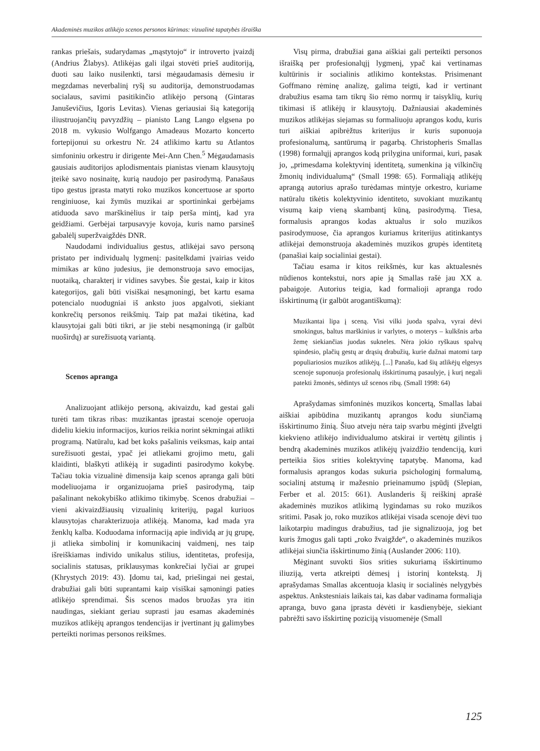Akademinės muzikos atlikėjo scenos personos kūrimas: vizualinė tapatybės išraiška
rankas priešais, sudarydamas „mąstytojo“ ir introverto įvaizdį (Andrius Žlabys). Atlikėjas gali ilgai stovėti prieš auditoriją, duoti sau laiko nusilenkti, tarsi mėgaudamasis dėmesiu ir megzdamas neverbalinį ryšį su auditorija, demonstruodamas socialaus, savimi pasitikinčio atlikėjo personą (Gintaras Januševičius, Igoris Levitas). Vienas geriausiai šią kategoriją iliustruojančių pavyzdžių – pianisto Lang Lango elgsena po 2018 m. vykusio Wolfgango Amadeaus Mozarto koncerto fortepijonui su orkestru Nr. 24 atlikimo kartu su Atlantos simfoniniu orkestru ir dirigente Mei-Ann Chen.<sup>5</sup> Mėgaudamasis gausiais auditorijos aplodismentais pianistas vienam klausytojų įteikė savo nosinaitę, kurią naudojo per pasirodymą. Panašaus tipo gestus įprasta matyti roko muzikos koncertuose ar sporto renginiuose, kai žymūs muzikai ar sportininkai gerbėjams atiduoda savo marškinėlius ir taip perša mintį, kad yra geidžiami. Gerbėjai tarpusavyje kovoja, kuris namo parsineš gabalėlį superžvaigždės DNR.
Naudodami individualius gestus, atlikėjai savo personą pristato per individualų lygmenį: pasitelkdami įvairias veido mimikas ar kūno judesius, jie demonstruoja savo emocijas, nuotaiką, charakterį ir vidines savybes. Šie gestai, kaip ir kitos kategorijos, gali būti visiškai nesąmoningi, bet kartu esama potencialo nuodugniai iš anksto juos apgalvoti, siekiant konkrečių personos reikšmių. Taip pat mažai tikėtina, kad klausytojai gali būti tikri, ar jie stebi nesąmoningą (ir galbūt nuoširdų) ar surežisuotą variantą.
Scenos apranga
Analizuojant atlikėjo personą, akivaizdu, kad gestai gali turėti tam tikras ribas: muzikantas įprastai scenoje operuoja dideliu kiekiu informacijos, kurios reikia norint sėkmingai atlikti programą. Natūralu, kad bet koks pašalinis veiksmas, kaip antai surežisuoti gestai, ypač jei atliekami grojimo metu, gali klaidinti, blaškyti atlikėją ir sugadinti pasirodymo kokybę. Tačiau tokia vizualinė dimensija kaip scenos apranga gali būti modeliuojama ir organizuojama prieš pasirodymą, taip pašalinant nekokybiško atlikimo tikimybę. Scenos drabužiai – vieni akivaizdžiausių vizualinių kriterijų, pagal kuriuos klausytojas charakterizuoja atlikėją. Manoma, kad mada yra ženklų kalba. Koduodama informaciją apie individą ar jų grupę, ji atlieka simbolinį ir komunikacinį vaidmenį, nes taip išreiškiamas individo unikalus stilius, identitetas, profesija, socialinis statusas, priklausymas konkrečiai lyčiai ar grupei (Khrystych 2019: 43). Įdomu tai, kad, priešingai nei gestai, drabužiai gali būti suprantami kaip visiškai sąmoningi paties atlikėjo sprendimai. Šis scenos mados bruožas yra itin naudingas, siekiant geriau suprasti jau esamas akademinės muzikos atlikėjų aprangos tendencijas ir įvertinant jų galimybes perteikti norimas personos reikšmes.
Visų pirma, drabužiai gana aiškiai gali perteikti personos išraišką per profesionalųjį lygmenį, ypač kai vertinamas kultūrinis ir socialinis atlikimo kontekstas. Prisimenant Goffmano rėminę analizę, galima teigti, kad ir vertinant drabužius esama tam tikrų šio rėmo normų ir taisyklių, kurių tikimasi iš atlikėjų ir klausytojų. Dažniausiai akademinės muzikos atlikėjas siejamas su formaliuoju aprangos kodu, kuris turi aiškiai apibrėžtus kriterijus ir kuris suponuoja profesionalumą, santūrumą ir pagarbą. Christopheris Smallas (1998) formalųjį aprangos kodą prilygina uniformai, kuri, pasak jo, „primesdama kolektyvinį identitetą, sumenkina ją vilkinčių žmonių individualumą“ (Small 1998: 65). Formaliąją atlikėjų aprangą autorius aprašo turėdamas mintyje orkestro, kuriame natūralu tikėtis kolektyvinio identiteto, suvokiant muzikantų visumą kaip vieną skambantį kūną, pasirodymą. Tiesa, formalusis aprangos kodas aktualus ir solo muzikos pasirodymuose, čia aprangos kuriamus kriterijus atitinkantys atlikėjai demonstruoja akademinės muzikos grupės identitetą (panašiai kaip socialiniai gestai).
Tačiau esama ir kitos reikšmės, kur kas aktualesnės nūdienos kontekstui, nors apie ją Smallas rašė jau XX a. pabaigoje. Autorius teigia, kad formalioji apranga rodo išskirtinumą (ir galbūt arogantiškumą):
Muzikantai lipa į sceną. Visi vilki juoda spalva, vyrai dėvi smokingus, baltus marškinius ir varlytes, o moterys – kulkšnis arba žemę siekiančias juodas sukneles. Nėra jokio ryškaus spalvų spindesio, plačių gestų ar drąsių drabužių, kurie dažnai matomi tarp populiariosios muzikos atlikėjų. [...] Panašu, kad šių atlikėjų elgesys scenoje suponuoja profesionalų išskirtinumą pasaulyje, į kurį negali patekti žmonės, sėdintys už scenos ribų. (Small 1998: 64)
Aprašydamas simfoninės muzikos koncertą, Smallas labai aiškiai apibūdina muzikantų aprangos kodu siunčiamą išskirtinumo žinią. Šiuo atveju nėra taip svarbu mėginti įžvelgti kiekvieno atlikėjo individualumo atskirai ir vertėtų gilintis į bendrą akademinės muzikos atlikėjų įvaizdžio tendenciją, kuri perteikia šios srities kolektyvinę tapatybę. Manoma, kad formalusis aprangos kodas sukuria psichologinį formalumą, socialinį atstumą ir mažesnio prieinamumo įspūdį (Slepian, Ferber et al. 2015: 661). Auslanderis šį reiškinį aprašė akademinės muzikos atlikimą lygindamas su roko muzikos sritimi. Pasak jo, roko muzikos atlikėjai visada scenoje dėvi tuo laikotarpiu madingus drabužius, tad jie signalizuoja, jog bet kuris žmogus gali tapti „roko žvaigžde“, o akademinės muzikos atlikėjai siunčia išskirtinumo žinią (Auslander 2006: 110).
Mėginant suvokti šios srities sukuriamą išskirtinumo iliuziją, verta atkreipti dėmesį į istorinį kontekstą. Jį aprašydamas Smallas akcentuoja klasių ir socialinės nelygybės aspektus. Ankstesniais laikais tai, kas dabar vadinama formaliąja apranga, buvo gana įprasta dėvėti ir kasdienybėje, siekiant pabrėžti savo išskirtinę poziciją visuomenėje (Small
125